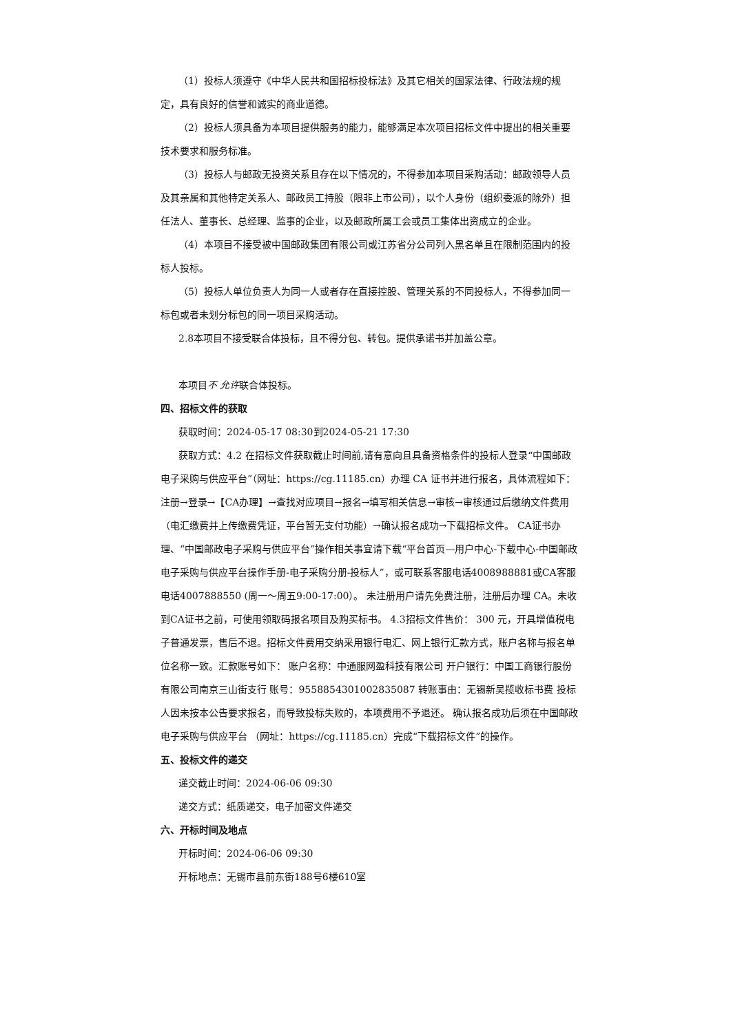（1）投标人须遵守《中华人民共和国招标投标法》及其它相关的国家法律、行政法规的规定，具有良好的信誉和诚实的商业道德。
（2）投标人须具备为本项目提供服务的能力，能够满足本次项目招标文件中提出的相关重要技术要求和服务标准。
（3）投标人与邮政无投资关系且存在以下情况的，不得参加本项目采购活动：邮政领导人员及其亲属和其他特定关系人、邮政员工持股（限非上市公司），以个人身份（组织委派的除外）担任法人、董事长、总经理、监事的企业，以及邮政所属工会或员工集体出资成立的企业。
（4）本项目不接受被中国邮政集团有限公司或江苏省分公司列入黑名单且在限制范围内的投标人投标。
（5）投标人单位负责人为同一人或者存在直接控股、管理关系的不同投标人，不得参加同一标包或者未划分标包的同一项目采购活动。
2.8本项目不接受联合体投标，且不得分包、转包。提供承诺书并加盖公章。
本项目不 允许联合体投标。
四、招标文件的获取
获取时间：2024-05-17 08:30到2024-05-21 17:30
获取方式：4.2 在招标文件获取截止时间前,请有意向且具备资格条件的投标人登录“中国邮政电子采购与供应平台”（网址：https://cg.11185.cn）办理 CA 证书并进行报名，具体流程如下：注册→登录→【CA办理】→查找对应项目→报名→填写相关信息→审核→审核通过后缴纳文件费用（电汇缴费并上传缴费凭证，平台暂无支付功能）→确认报名成功→下载招标文件。 CA证书办理、“中国邮政电子采购与供应平台”操作相关事宜请下载“平台首页—用户中心-下载中心-中国邮政电子采购与供应平台操作手册-电子采购分册-投标人”，或可联系客服电话4008988881或CA客服电话4007888550 (周一～周五9:00-17:00）。 未注册用户请先免费注册，注册后办理 CA。未收到CA证书之前，可使用领取码报名项目及购买标书。 4.3招标文件售价： 300 元，开具增值税电子普通发票，售后不退。招标文件费用交纳采用银行电汇、网上银行汇款方式，账户名称与报名单位名称一致。汇款账号如下： 账户名称：中通服网盈科技有限公司 开户银行：中国工商银行股份有限公司南京三山街支行 账号：9558854301002835087 转账事由：无锡新吴揽收标书费 投标人因未按本公告要求报名，而导致投标失败的，本项费用不予退还。 确认报名成功后须在中国邮政电子采购与供应平台 （网址：https://cg.11185.cn）完成“下载招标文件”的操作。
五、投标文件的递交
递交截止时间：2024-06-06 09:30
递交方式：纸质递交，电子加密文件递交
六、开标时间及地点
开标时间：2024-06-06 09:30
开标地点：无锡市县前东街188号6楼610室